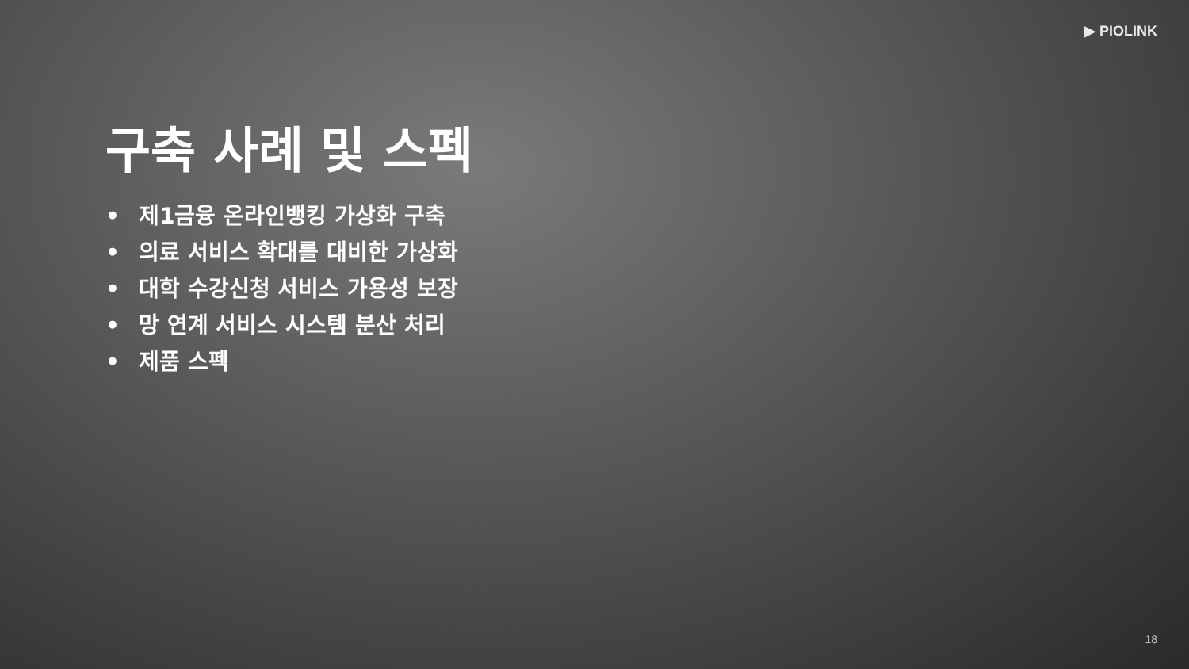▶ PIOLINK
구축 사례 및 스펙
• 제1금융 온라인뱅킹 가상화 구축
• 의료 서비스 확대를 대비한 가상화
• 대학 수강신청 서비스 가용성 보장
• 망 연계 서비스 시스템 분산 처리
• 제품 스펙
18